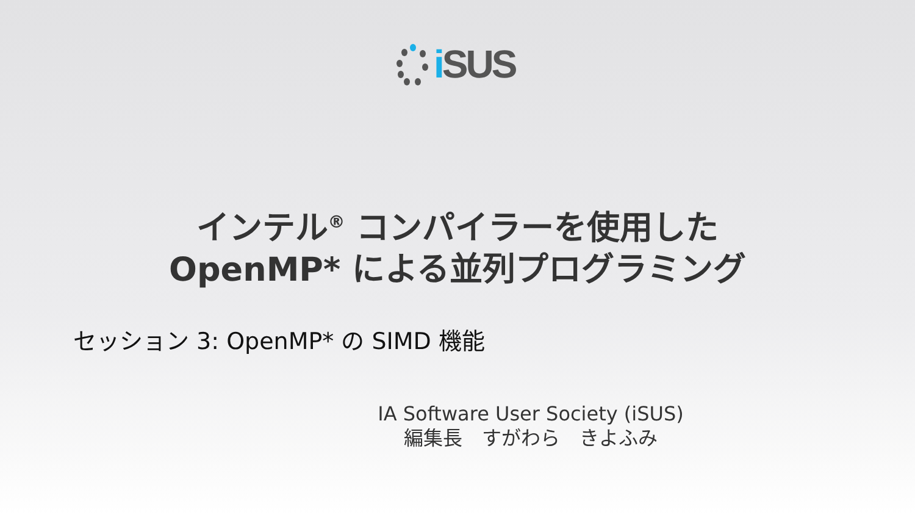i SUS
インテル<sup>®</sup> コンパイラーを使用した
OpenMP* による並列プログラミング
セッション 3: OpenMP* の SIMD 機能
IA Software User Society (iSUS)
編集長　すがわら　きよふみ